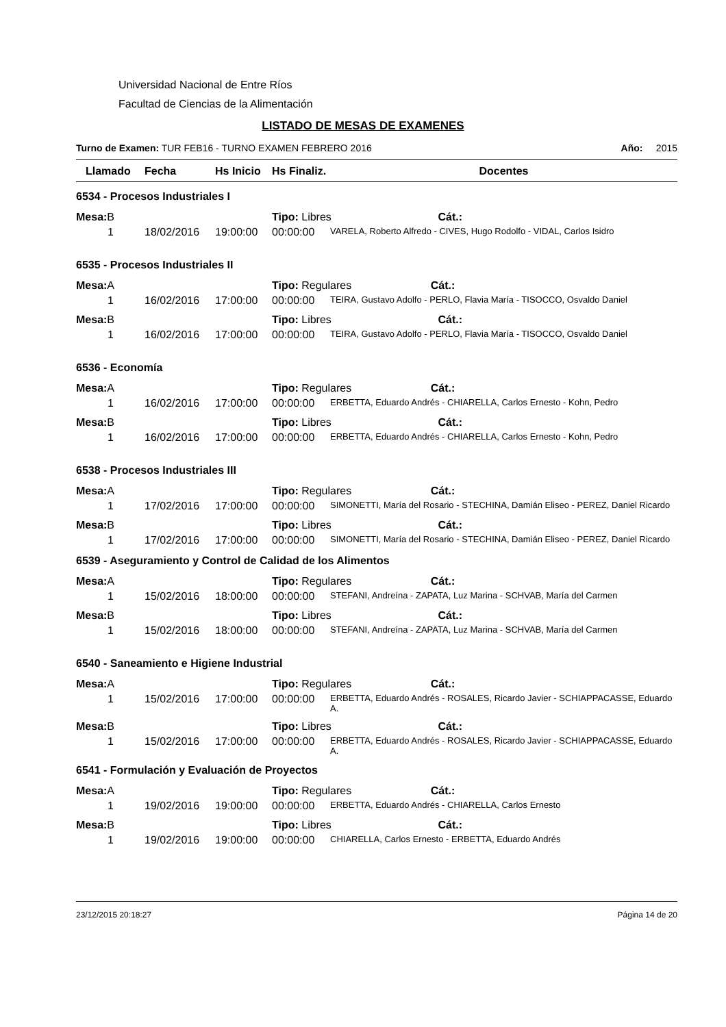Universidad Nacional de Entre Ríos
Facultad de Ciencias de la Alimentación
LISTADO DE MESAS DE EXAMENES
Turno de Examen: TUR FEB16 - TURNO EXAMEN FEBRERO 2016 Año: 2015
| Llamado | Fecha | Hs Inicio | Hs Finaliz. | Docentes |
| --- | --- | --- | --- | --- |
| 6534 - Procesos Industriales I | | | | |
| Mesa: B | | | Tipo: Libres Cát.: | |
| 1 | 18/02/2016 | 19:00:00 | 00:00:00 | VARELA, Roberto Alfredo - CIVES, Hugo Rodolfo - VIDAL, Carlos Isidro |
| 6535 - Procesos Industriales II | | | | |
| Mesa: A | | | Tipo: Regulares Cát.: | |
| 1 | 16/02/2016 | 17:00:00 | 00:00:00 | TEIRA, Gustavo Adolfo - PERLO, Flavia María - TISOCCO, Osvaldo Daniel |
| Mesa: B | | | Tipo: Libres Cát.: | |
| 1 | 16/02/2016 | 17:00:00 | 00:00:00 | TEIRA, Gustavo Adolfo - PERLO, Flavia María - TISOCCO, Osvaldo Daniel |
| 6536 - Economía | | | | |
| Mesa: A | | | Tipo: Regulares Cát.: | |
| 1 | 16/02/2016 | 17:00:00 | 00:00:00 | ERBETTA, Eduardo Andrés - CHIARELLA, Carlos Ernesto - Kohn, Pedro |
| Mesa: B | | | Tipo: Libres Cát.: | |
| 1 | 16/02/2016 | 17:00:00 | 00:00:00 | ERBETTA, Eduardo Andrés - CHIARELLA, Carlos Ernesto - Kohn, Pedro |
| 6538 - Procesos Industriales III | | | | |
| Mesa: A | | | Tipo: Regulares Cát.: | |
| 1 | 17/02/2016 | 17:00:00 | 00:00:00 | SIMONETTI, María del Rosario - STECHINA, Damián Eliseo - PEREZ, Daniel Ricardo |
| Mesa: B | | | Tipo: Libres Cát.: | |
| 1 | 17/02/2016 | 17:00:00 | 00:00:00 | SIMONETTI, María del Rosario - STECHINA, Damián Eliseo - PEREZ, Daniel Ricardo |
| 6539 - Aseguramiento y Control de Calidad de los Alimentos | | | | |
| Mesa: A | | | Tipo: Regulares Cát.: | |
| 1 | 15/02/2016 | 18:00:00 | 00:00:00 | STEFANI, Andreína - ZAPATA, Luz Marina - SCHVAB, María del Carmen |
| Mesa: B | | | Tipo: Libres Cát.: | |
| 1 | 15/02/2016 | 18:00:00 | 00:00:00 | STEFANI, Andreína - ZAPATA, Luz Marina - SCHVAB, María del Carmen |
| 6540 - Saneamiento e Higiene Industrial | | | | |
| Mesa: A | | | Tipo: Regulares Cát.: | |
| 1 | 15/02/2016 | 17:00:00 | 00:00:00 | ERBETTA, Eduardo Andrés - ROSALES, Ricardo Javier - SCHIAPPACASSE, Eduardo A. |
| Mesa: B | | | Tipo: Libres Cát.: | |
| 1 | 15/02/2016 | 17:00:00 | 00:00:00 | ERBETTA, Eduardo Andrés - ROSALES, Ricardo Javier - SCHIAPPACASSE, Eduardo A. |
| 6541 - Formulación y Evaluación de Proyectos | | | | |
| Mesa: A | | | Tipo: Regulares Cát.: | |
| 1 | 19/02/2016 | 19:00:00 | 00:00:00 | ERBETTA, Eduardo Andrés - CHIARELLA, Carlos Ernesto |
| Mesa: B | | | Tipo: Libres Cát.: | |
| 1 | 19/02/2016 | 19:00:00 | 00:00:00 | CHIARELLA, Carlos Ernesto - ERBETTA, Eduardo Andrés |
23/12/2015 20:18:27 Página 14 de 20